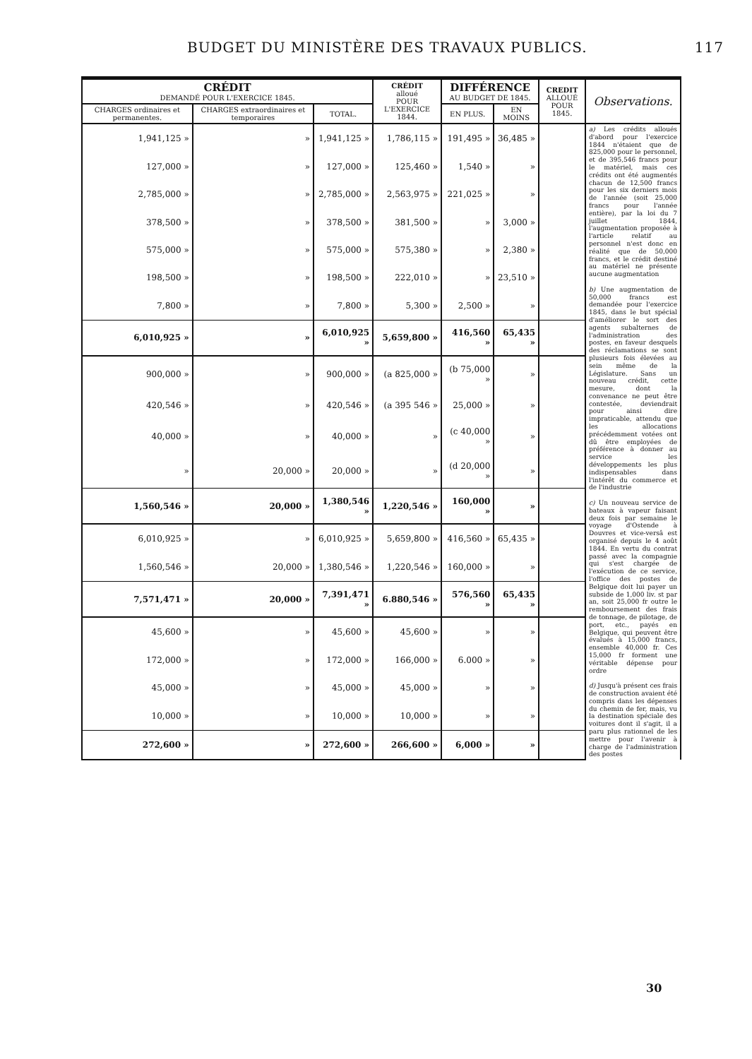BUDGET DU MINISTÈRE DES TRAVAUX PUBLICS. 117
| CRÉDIT DEMANDÉ POUR L'EXERCICE 1845. | | | CRÉDIT alloué POUR L'EXERCICE 1844. | DIFFÉRENCE AU BUDGET DE 1845. | | CREDIT ALLOUÉ POUR 1845. | Observations. |
| --- | --- | --- | --- | --- | --- | --- | --- |
| CHARGES ordinaires et permanentes. | CHARGES extraordinaires et temporaires | TOTAL. | | EN PLUS. | EN MOINS | | |
| 1,941,125 » | » | 1,941,125 » | 1,786,115 » | 191,495 » | 36,485 » | | a) Les crédits alloués d'abord pour l'exercice 1844 n'étaient que de 825,000 pour le personnel, et de 395,546 francs pour le matériel, mais ces crédits ont été augmentés chacun de 12,500 francs pour les six derniers mois de l'année (soit 25,000 francs pour l'année entière), par la loi du 7 juillet 1844, l'augmentation proposée à l'article relatif au personnel n'est donc en réalité que de 50,000 francs, et le crédit destiné au matériel ne présente aucune augmentation b) Une augmentation de 50,000 francs est demandée pour l'exercice 1845, dans le but spécial d'améliorer le sort des agents subalternes de l'administration des postes, en faveur desquels des réclamations se sont plusieurs fois élevées au sein même de la Législature. Sans un nouveau crédit, cette mesure, dont la convenance ne peut être contestée, deviendrait pour ainsi dire impraticable, attendu que les allocations précédemment votées ont dû être employées de préférence à donner au service les développements les plus indispensables dans l'intérêt du commerce et de l'industrie c) Un nouveau service de bateaux à vapeur faisant deux fois par semaine le voyage d'Ostende à Douvres et vice-versâ est organisé depuis le 4 août 1844. En vertu du contrat passé avec la compagnie qui s'est chargée de l'exécution de ce service, l'office des postes de Belgique doit lui payer un subside de 1,000 liv. st par an, soit 25,000 fr outre le remboursement des frais de tonnage, de pilotage, de port, etc., payés en Belgique, qui peuvent être évalués à 15,000 francs, ensemble 40,000 fr. Ces 15,000 fr forment une véritable dépense pour ordre d) Jusqu'à présent ces frais de construction avaient été compris dans les dépenses du chemin de fer, mais, vu la destination spéciale des voitures dont il s'agit, il a paru plus rationnel de les mettre pour l'avenir à charge de l'administration des postes |
| 127,000 » | » | 127,000 » | 125,460 » | 1,540 » | » | | |
| 2,785,000 » | » | 2,785,000 » | 2,563,975 » | 221,025 » | » | | |
| 378,500 » | » | 378,500 » | 381,500 » | » | 3,000 » | | |
| 575,000 » | » | 575,000 » | 575,380 » | » | 2,380 » | | |
| 198,500 » | » | 198,500 » | 222,010 » | » | 23,510 » | | |
| 7,800 » | » | 7,800 » | 5,300 » | 2,500 » | » | | |
| 6,010,925 » | » | 6,010,925 » | 5,659,800 » | 416,560 » | 65,435 » | | |
| 900,000 » | » | 900,000 » | (a 825,000 » | (b 75,000 » | » | | |
| 420,546 » | » | 420,546 » | (a 395 546 » | 25,000 » | » | | |
| 40,000 » | » | 40,000 » | » | (c 40,000 » | » | | |
| » | 20,000 » | 20,000 » | » | (d 20,000 » | » | | |
| 1,560,546 » | 20,000 » | 1,380,546 » | 1,220,546 » | 160,000 » | » | | |
| 6,010,925 » | » | 6,010,925 » | 5,659,800 » | 416,560 » | 65,435 » | | |
| 1,560,546 » | 20,000 » | 1,380,546 » | 1,220,546 » | 160,000 » | » | | |
| 7,571,471 » | 20,000 » | 7,391,471 » | 6.880,546 » | 576,560 » | 65,435 » | | |
| 45,600 » | » | 45,600 » | 45,600 » | » | » | | |
| 172,000 » | » | 172,000 » | 166,000 » | 6.000 » | » | | |
| 45,000 » | » | 45,000 » | 45,000 » | » | » | | |
| 10,000 » | » | 10,000 » | 10,000 » | » | » | | |
| 272,600 » | » | 272,600 » | 266,600 » | 6,000 » | » | | |
30